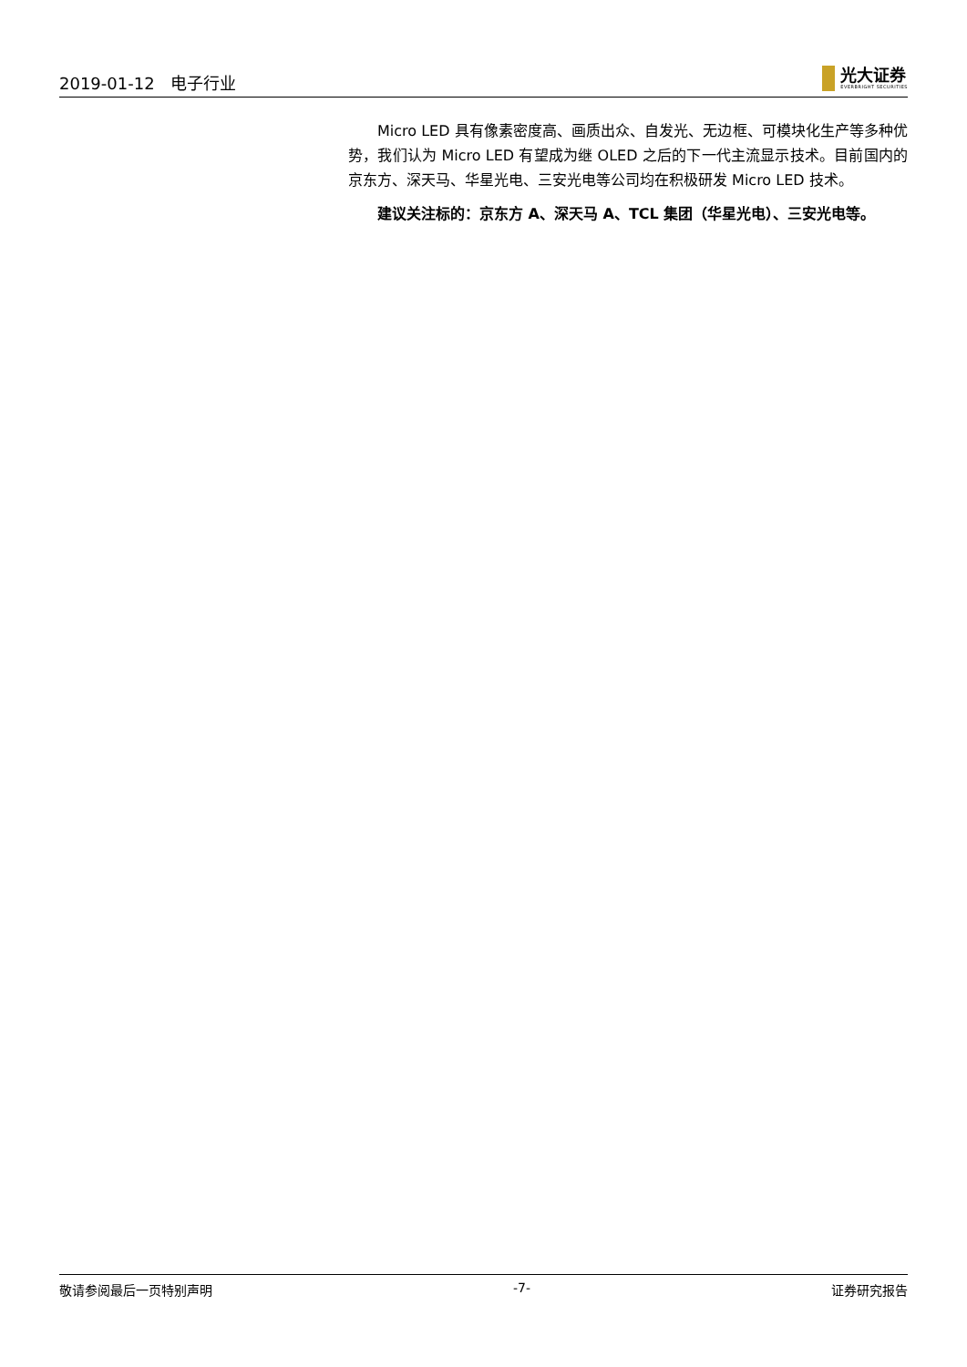2019-01-12 电子行业
光大证券
EVERBRIGHT SECURITIES
Micro LED 具有像素密度高、画质出众、自发光、无边框、可模块化生产等多种优势，我们认为 Micro LED 有望成为继 OLED 之后的下一代主流显示技术。目前国内的京东方、深天马、华星光电、三安光电等公司均在积极研发 Micro LED 技术。
建议关注标的：京东方 A、深天马 A、TCL 集团（华星光电）、三安光电等。
敬请参阅最后一页特别声明 -7- 证券研究报告